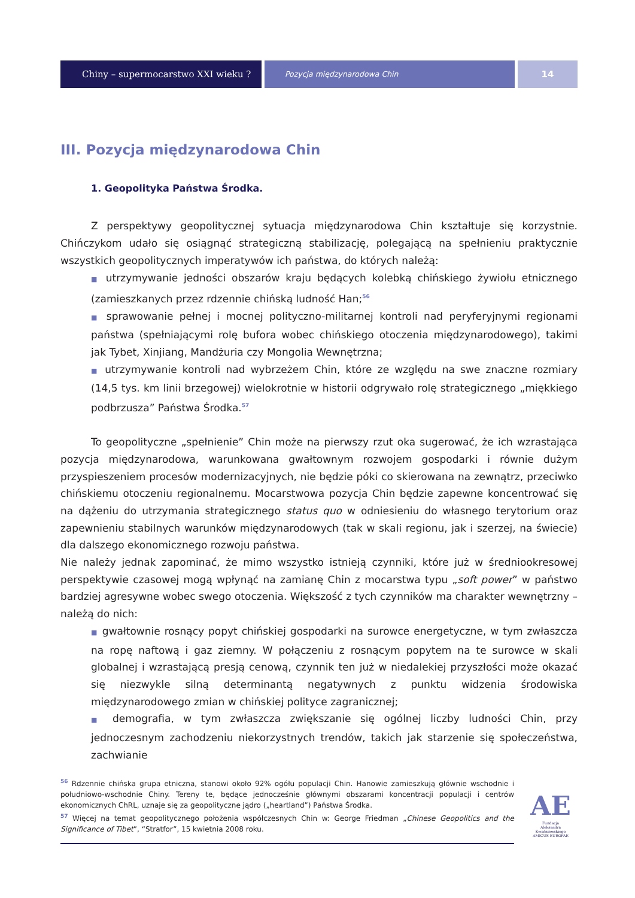Chiny – supermocarstwo XXI wieku ?
Pozycja międzynarodowa Chin
14
III. Pozycja międzynarodowa Chin
1. Geopolityka Państwa Środka.
Z perspektywy geopolitycznej sytuacja międzynarodowa Chin kształtuje się korzystnie. Chińczykom udało się osiągnąć strategiczną stabilizację, polegającą na spełnieniu praktycznie wszystkich geopolitycznych imperatywów ich państwa, do których należą:
■ utrzymywanie jedności obszarów kraju będących kolebką chińskiego żywiołu etnicznego (zamieszkanych przez rdzennie chińską ludność Han;<sup>56</sup>
■ sprawowanie pełnej i mocnej polityczno-militarnej kontroli nad peryferyjnymi regionami państwa (spełniającymi rolę bufora wobec chińskiego otoczenia międzynarodowego), takimi jak Tybet, Xinjiang, Mandżuria czy Mongolia Wewnętrzna;
■ utrzymywanie kontroli nad wybrzeżem Chin, które ze względu na swe znaczne rozmiary (14,5 tys. km linii brzegowej) wielokrotnie w historii odgrywało rolę strategicznego „miękkiego podbrzusza” Państwa Środka.<sup>57</sup>
To geopolityczne „spełnienie” Chin może na pierwszy rzut oka sugerować, że ich wzrastająca pozycja międzynarodowa, warunkowana gwałtownym rozwojem gospodarki i równie dużym przyspieszeniem procesów modernizacyjnych, nie będzie póki co skierowana na zewnątrz, przeciwko chińskiemu otoczeniu regionalnemu. Mocarstwowa pozycja Chin będzie zapewne koncentrować się na dążeniu do utrzymania strategicznego status quo w odniesieniu do własnego terytorium oraz zapewnieniu stabilnych warunków międzynarodowych (tak w skali regionu, jak i szerzej, na świecie) dla dalszego ekonomicznego rozwoju państwa.
Nie należy jednak zapominać, że mimo wszystko istnieją czynniki, które już w średniookresowej perspektywie czasowej mogą wpłynąć na zamianę Chin z mocarstwa typu „soft power” w państwo bardziej agresywne wobec swego otoczenia. Większość z tych czynników ma charakter wewnętrzny – należą do nich:
■ gwałtownie rosnący popyt chińskiej gospodarki na surowce energetyczne, w tym zwłaszcza na ropę naftową i gaz ziemny. W połączeniu z rosnącym popytem na te surowce w skali globalnej i wzrastającą presją cenową, czynnik ten już w niedalekiej przyszłości może okazać się niezwykle silną determinantą negatywnych z punktu widzenia środowiska międzynarodowego zmian w chińskiej polityce zagranicznej;
■ demografia, w tym zwłaszcza zwiększanie się ogólnej liczby ludności Chin, przy jednoczesnym zachodzeniu niekorzystnych trendów, takich jak starzenie się społeczeństwa, zachwianie
<sup>56</sup> Rdzennie chińska grupa etniczna, stanowi około 92% ogółu populacji Chin. Hanowie zamieszkują głównie wschodnie i południowo-wschodnie Chiny. Tereny te, będące jednocześnie głównymi obszarami koncentracji populacji i centrów ekonomicznych ChRL, uznaje się za geopolityczne jądro („heartland”) Państwa Środka.
<sup>57</sup> Więcej na temat geopolitycznego położenia współczesnych Chin w: George Friedman „Chinese Geopolitics and the Significance of Tibet”, “Stratfor”, 15 kwietnia 2008 roku.
AE
Fundacja
Aleksandra Kwaśniewskiego
AMICUS EUROPAE